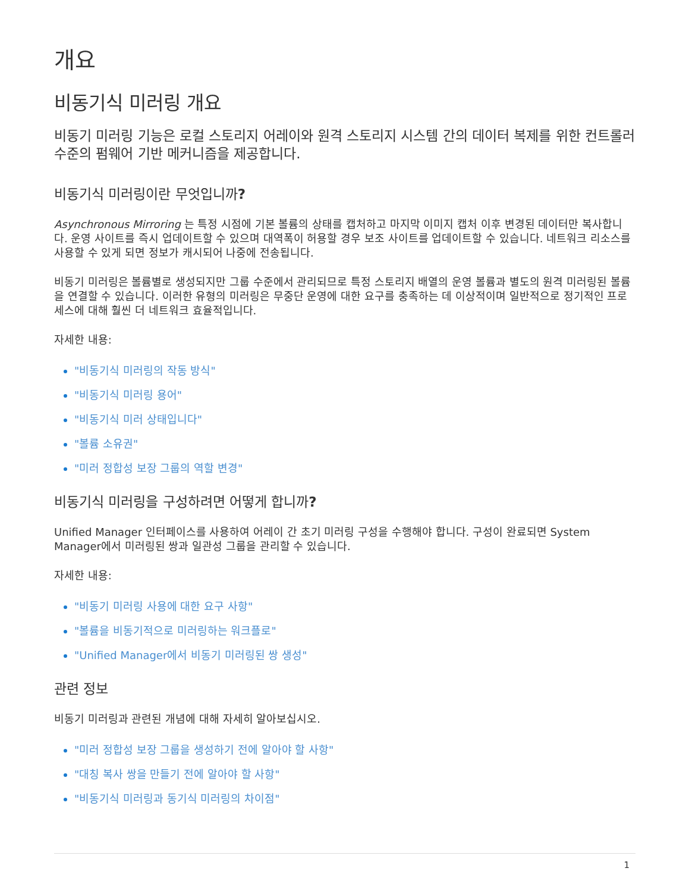개요
비동기식 미러링 개요
비동기 미러링 기능은 로컬 스토리지 어레이와 원격 스토리지 시스템 간의 데이터 복제를 위한 컨트롤러 수준의 펌웨어 기반 메커니즘을 제공합니다.
비동기식 미러링이란 무엇입니까?
Asynchronous Mirroring 는 특정 시점에 기본 볼륨의 상태를 캡처하고 마지막 이미지 캡처 이후 변경된 데이터만 복사합니다. 운영 사이트를 즉시 업데이트할 수 있으며 대역폭이 허용할 경우 보조 사이트를 업데이트할 수 있습니다. 네트워크 리소스를 사용할 수 있게 되면 정보가 캐시되어 나중에 전송됩니다.
비동기 미러링은 볼륨별로 생성되지만 그룹 수준에서 관리되므로 특정 스토리지 배열의 운영 볼륨과 별도의 원격 미러링된 볼륨을 연결할 수 있습니다. 이러한 유형의 미러링은 무중단 운영에 대한 요구를 충족하는 데 이상적이며 일반적으로 정기적인 프로세스에 대해 훨씬 더 네트워크 효율적입니다.
자세한 내용:
"비동기식 미러링의 작동 방식"
"비동기식 미러링 용어"
"비동기식 미러 상태입니다"
"볼륨 소유권"
"미러 정합성 보장 그룹의 역할 변경"
비동기식 미러링을 구성하려면 어떻게 합니까?
Unified Manager 인터페이스를 사용하여 어레이 간 초기 미러링 구성을 수행해야 합니다. 구성이 완료되면 System Manager에서 미러링된 쌍과 일관성 그룹을 관리할 수 있습니다.
자세한 내용:
"비동기 미러링 사용에 대한 요구 사항"
"볼륨을 비동기적으로 미러링하는 워크플로"
"Unified Manager에서 비동기 미러링된 쌍 생성"
관련 정보
비동기 미러링과 관련된 개념에 대해 자세히 알아보십시오.
"미러 정합성 보장 그룹을 생성하기 전에 알아야 할 사항"
"대칭 복사 쌍을 만들기 전에 알아야 할 사항"
"비동기식 미러링과 동기식 미러링의 차이점"
1